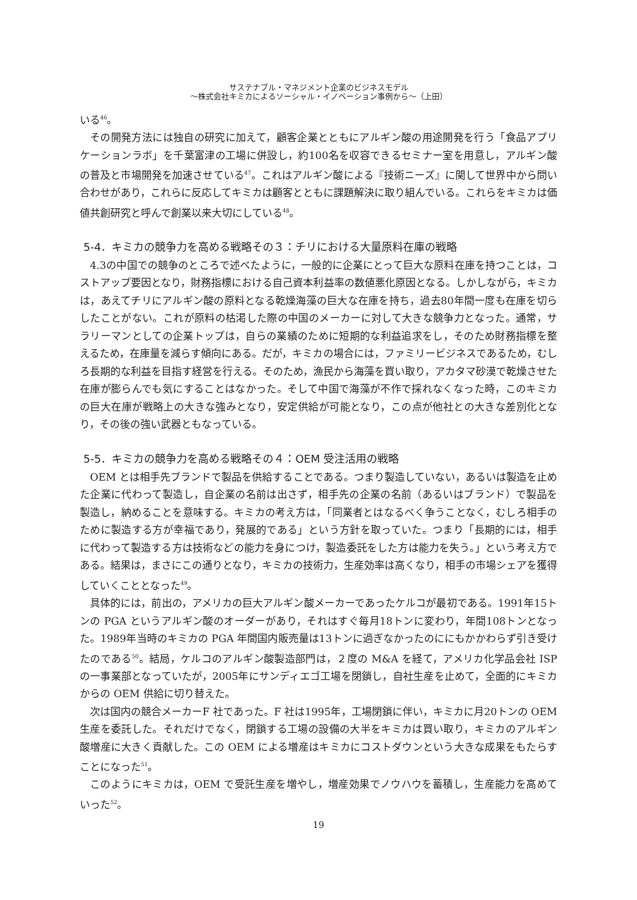サステナブル・マネジメント企業のビジネスモデル
～株式会社キミカによるソーシャル・イノベーション事例から～（上田）
いる<sup>46</sup>。
その開発方法には独自の研究に加えて，顧客企業とともにアルギン酸の用途開発を行う「食品アプリケーションラボ」を千葉富津の工場に併設し，約100名を収容できるセミナー室を用意し，アルギン酸の普及と市場開発を加速させている<sup>47</sup>。これはアルギン酸による『技術ニーズ』に関して世界中から問い合わせがあり，これらに反応してキミカは顧客とともに課題解決に取り組んでいる。これらをキミカは価値共創研究と呼んで創業以来大切にしている<sup>48</sup>。
5-4．キミカの競争力を高める戦略その３：チリにおける大量原料在庫の戦略
4.3の中国での競争のところで述べたように，一般的に企業にとって巨大な原料在庫を持つことは，コストアップ要因となり，財務指標における自己資本利益率の数値悪化原因となる。しかしながら，キミカは，あえてチリにアルギン酸の原料となる乾燥海藻の巨大な在庫を持ち，過去80年間一度も在庫を切らしたことがない。これが原料の枯渇した際の中国のメーカーに対して大きな競争力となった。通常，サラリーマンとしての企業トップは，自らの業績のために短期的な利益追求をし，そのため財務指標を整えるため，在庫量を減らす傾向にある。だが，キミカの場合には，ファミリービジネスであるため，むしろ長期的な利益を目指す経営を行える。そのため，漁民から海藻を買い取り，アカタマ砂漠で乾燥させた在庫が膨らんでも気にすることはなかった。そして中国で海藻が不作で採れなくなった時，このキミカの巨大在庫が戦略上の大きな強みとなり，安定供給が可能となり，この点が他社との大きな差別化となり，その後の強い武器ともなっている。
5-5．キミカの競争力を高める戦略その４：OEM 受注活用の戦略
OEM とは相手先ブランドで製品を供給することである。つまり製造していない，あるいは製造を止めた企業に代わって製造し，自企業の名前は出さず，相手先の企業の名前（あるいはブランド）で製品を製造し，納めることを意味する。キミカの考え方は，「同業者とはなるべく争うことなく，むしろ相手のために製造する方が幸福であり，発展的である」という方針を取っていた。つまり「長期的には，相手に代わって製造する方は技術などの能力を身につけ，製造委託をした方は能力を失う。」という考え方である。結果は，まさにこの通りとなり，キミカの技術力，生産効率は高くなり，相手の市場シェアを獲得していくこととなった<sup>49</sup>。
具体的には，前出の，アメリカの巨大アルギン酸メーカーであったケルコが最初である。1991年15トンの PGA というアルギン酸のオーダーがあり，それはすぐ毎月18トンに変わり，年間108トンとなった。1989年当時のキミカの PGA 年間国内販売量は13トンに過ぎなかったのににもかかわらず引き受けたのである<sup>50</sup>。結局，ケルコのアルギン酸製造部門は，２度の M&A を経て，アメリカ化学品会社 ISP の一事業部となっていたが，2005年にサンディエゴ工場を閉鎖し，自社生産を止めて，全面的にキミカからの OEM 供給に切り替えた。
次は国内の競合メーカーF 社であった。F 社は1995年，工場閉鎖に伴い，キミカに月20トンの OEM 生産を委託した。それだけでなく，閉鎖する工場の設備の大半をキミカは買い取り，キミカのアルギン酸増産に大きく貢献した。この OEM による増産はキミカにコストダウンという大きな成果をもたらすことになった<sup>51</sup>。
このようにキミカは，OEM で受託生産を増やし，増産効果でノウハウを蓄積し，生産能力を高めていった<sup>52</sup>。
19